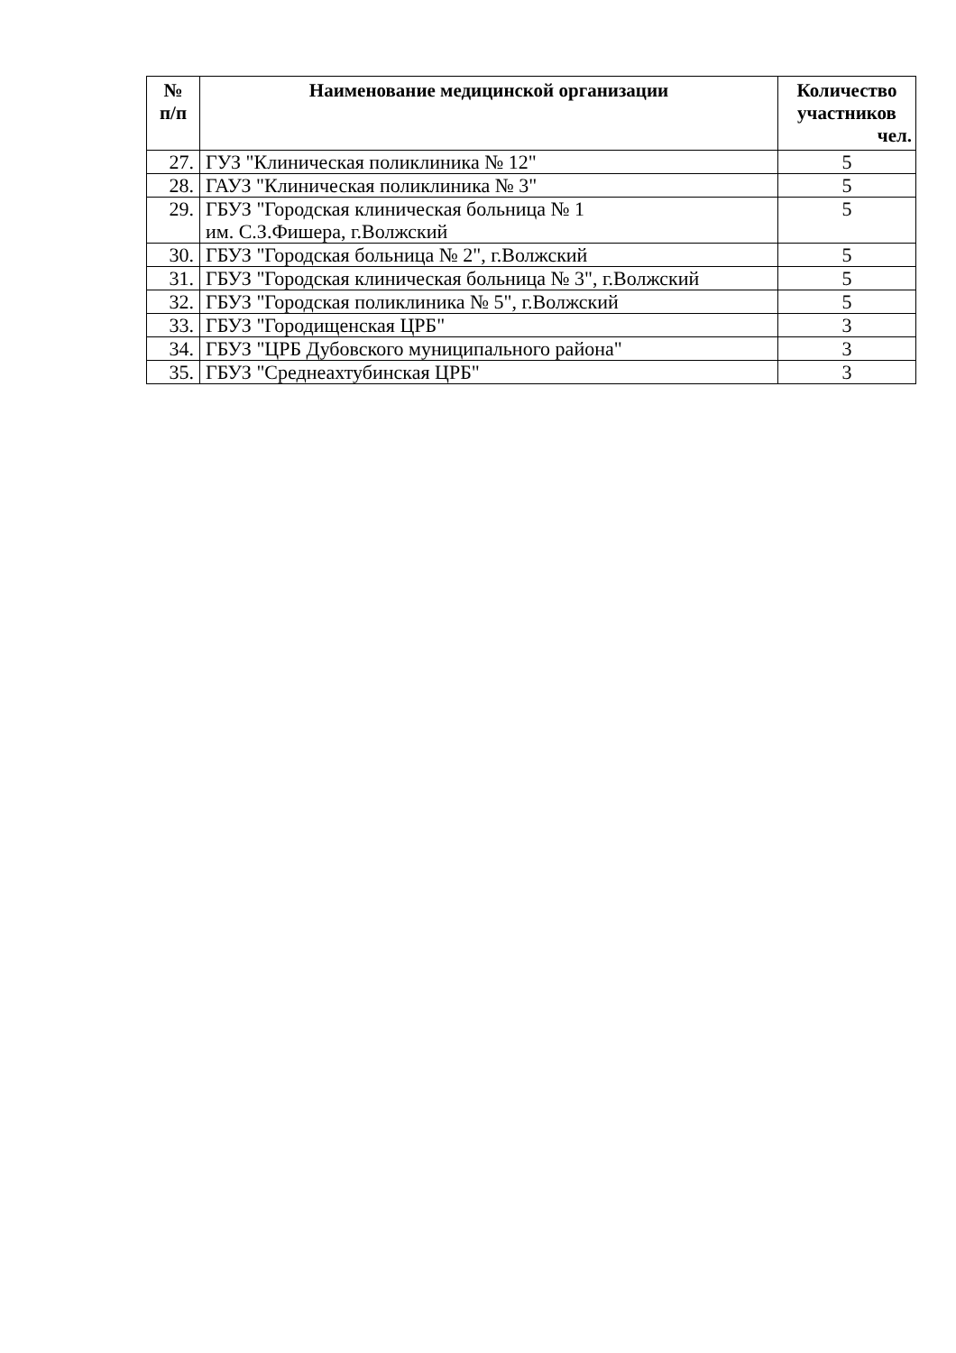| № п/п | Наименование медицинской организации | Количество участников чел. |
| --- | --- | --- |
| 27. | ГУЗ "Клиническая поликлиника № 12" | 5 |
| 28. | ГАУЗ "Клиническая поликлиника № 3" | 5 |
| 29. | ГБУЗ "Городская клиническая больница № 1 им. С.З.Фишера, г.Волжский | 5 |
| 30. | ГБУЗ "Городская больница № 2", г.Волжский | 5 |
| 31. | ГБУЗ "Городская клиническая больница № 3", г.Волжский | 5 |
| 32. | ГБУЗ "Городская поликлиника № 5", г.Волжский | 5 |
| 33. | ГБУЗ "Городищенская ЦРБ" | 3 |
| 34. | ГБУЗ "ЦРБ Дубовского муниципального района" | 3 |
| 35. | ГБУЗ "Среднеахтубинская ЦРБ" | 3 |